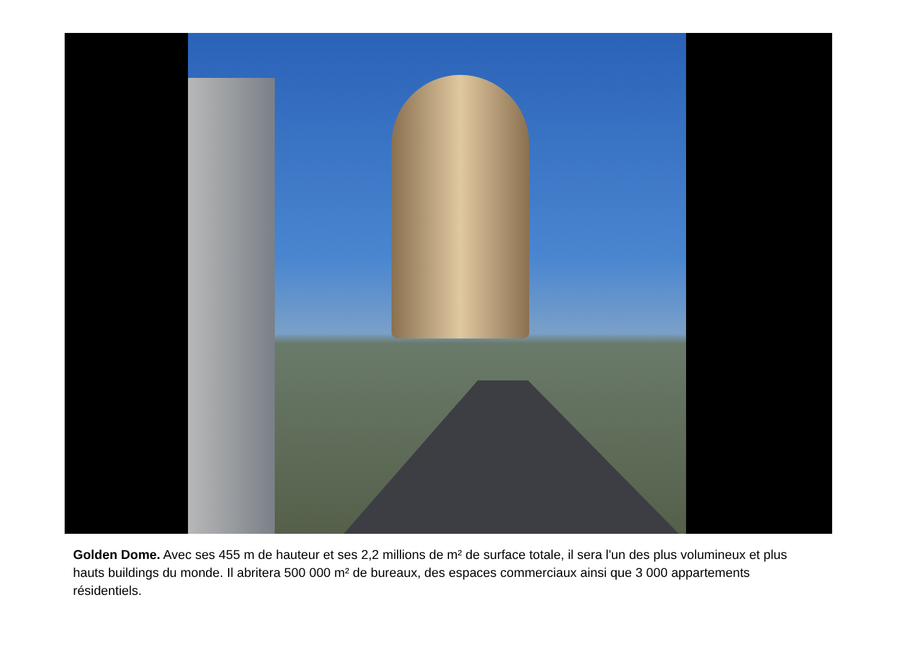Golden Dome. Avec ses 455 m de hauteur et ses 2,2 millions de m² de surface totale, il sera l'un des plus volumineux et plus hauts buildings du monde. Il abritera 500 000 m² de bureaux, des espaces commerciaux ainsi que 3 000 appartements résidentiels.